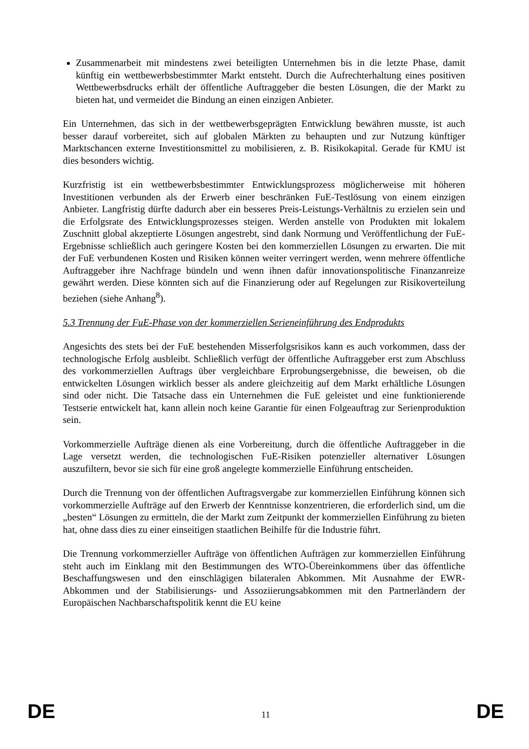Zusammenarbeit mit mindestens zwei beteiligten Unternehmen bis in die letzte Phase, damit künftig ein wettbewerbsbestimmter Markt entsteht. Durch die Aufrechterhaltung eines positiven Wettbewerbsdrucks erhält der öffentliche Auftraggeber die besten Lösungen, die der Markt zu bieten hat, und vermeidet die Bindung an einen einzigen Anbieter.
Ein Unternehmen, das sich in der wettbewerbsgeprägten Entwicklung bewähren musste, ist auch besser darauf vorbereitet, sich auf globalen Märkten zu behaupten und zur Nutzung künftiger Marktschancen externe Investitionsmittel zu mobilisieren, z. B. Risikokapital. Gerade für KMU ist dies besonders wichtig.
Kurzfristig ist ein wettbewerbsbestimmter Entwicklungsprozess möglicherweise mit höheren Investitionen verbunden als der Erwerb einer beschränken FuE-Testlösung von einem einzigen Anbieter. Langfristig dürfte dadurch aber ein besseres Preis-Leistungs-Verhältnis zu erzielen sein und die Erfolgsrate des Entwicklungsprozesses steigen. Werden anstelle von Produkten mit lokalem Zuschnitt global akzeptierte Lösungen angestrebt, sind dank Normung und Veröffentlichung der FuE-Ergebnisse schließlich auch geringere Kosten bei den kommerziellen Lösungen zu erwarten. Die mit der FuE verbundenen Kosten und Risiken können weiter verringert werden, wenn mehrere öffentliche Auftraggeber ihre Nachfrage bündeln und wenn ihnen dafür innovationspolitische Finanzanreize gewährt werden. Diese könnten sich auf die Finanzierung oder auf Regelungen zur Risikoverteilung beziehen (siehe Anhang<sup>8</sup>).
5.3 Trennung der FuE-Phase von der kommerziellen Serieneinführung des Endprodukts
Angesichts des stets bei der FuE bestehenden Misserfolgsrisikos kann es auch vorkommen, dass der technologische Erfolg ausbleibt. Schließlich verfügt der öffentliche Auftraggeber erst zum Abschluss des vorkommerziellen Auftrags über vergleichbare Erprobungsergebnisse, die beweisen, ob die entwickelten Lösungen wirklich besser als andere gleichzeitig auf dem Markt erhältliche Lösungen sind oder nicht. Die Tatsache dass ein Unternehmen die FuE geleistet und eine funktionierende Testserie entwickelt hat, kann allein noch keine Garantie für einen Folgeauftrag zur Serienproduktion sein.
Vorkommerzielle Aufträge dienen als eine Vorbereitung, durch die öffentliche Auftraggeber in die Lage versetzt werden, die technologischen FuE-Risiken potenzieller alternativer Lösungen auszufiltern, bevor sie sich für eine groß angelegte kommerzielle Einführung entscheiden.
Durch die Trennung von der öffentlichen Auftragsvergabe zur kommerziellen Einführung können sich vorkommerzielle Aufträge auf den Erwerb der Kenntnisse konzentrieren, die erforderlich sind, um die „besten“ Lösungen zu ermitteln, die der Markt zum Zeitpunkt der kommerziellen Einführung zu bieten hat, ohne dass dies zu einer einseitigen staatlichen Beihilfe für die Industrie führt.
Die Trennung vorkommerzieller Aufträge von öffentlichen Aufträgen zur kommerziellen Einführung steht auch im Einklang mit den Bestimmungen des WTO-Übereinkommens über das öffentliche Beschaffungswesen und den einschlägigen bilateralen Abkommen. Mit Ausnahme der EWR-Abkommen und der Stabilisierungs- und Assoziierungsabkommen mit den Partnerländern der Europäischen Nachbarschaftspolitik kennt die EU keine
DE 11 DE